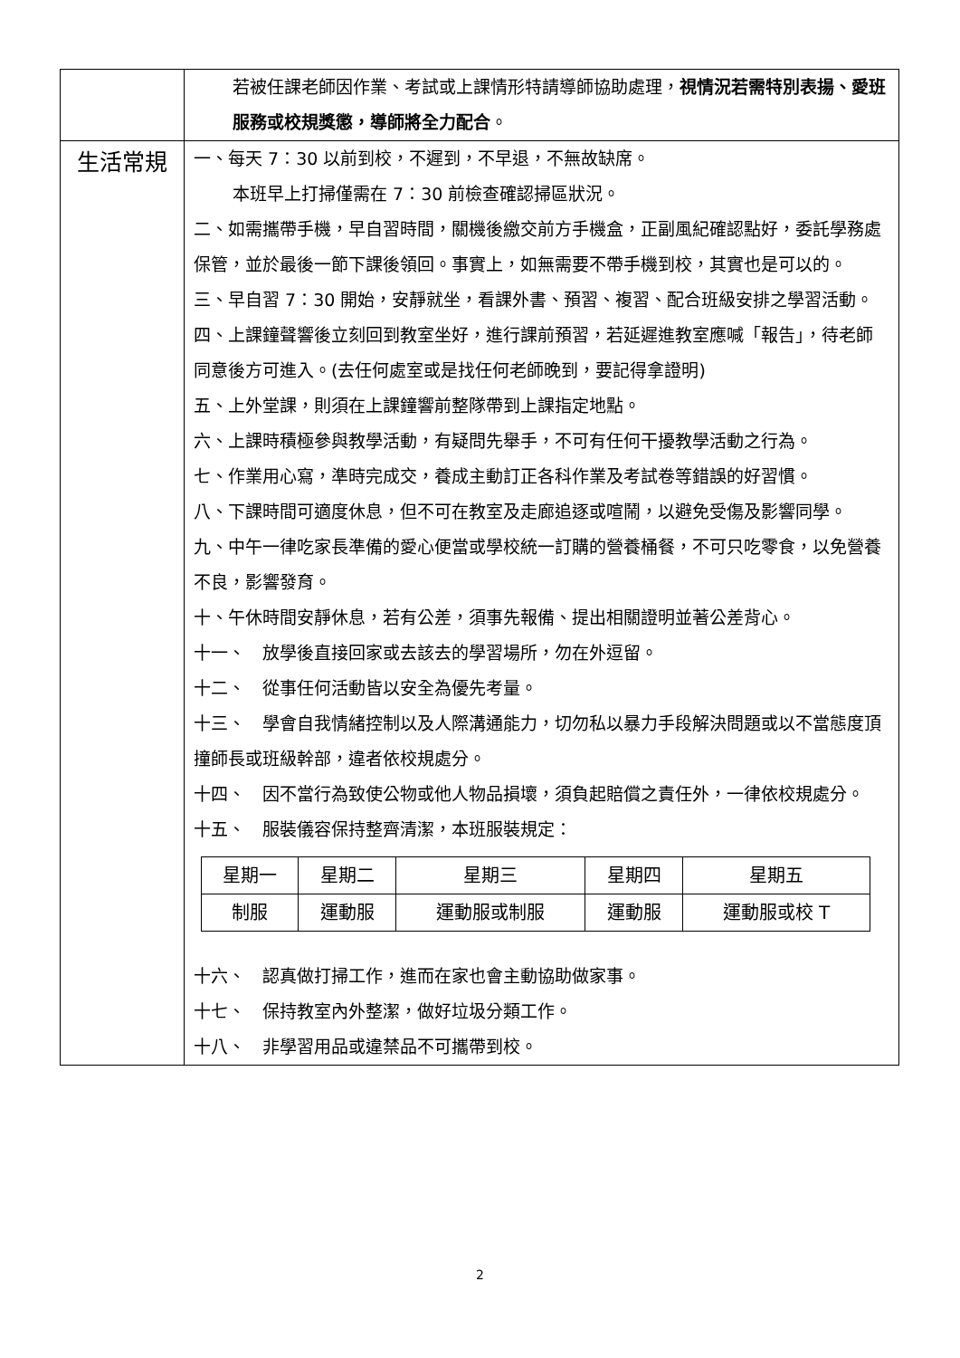| | 若被任課老師因作業、考試或上課情形特請導師協助處理， 視情況若需特別表揚、愛班服務或校規獎懲，導師將全力配合 。 |
| 生活常規 | 一、每天 7：30 以前到校，不遲到，不早退，不無故缺席。 本班早上打掃僅需在 7：30 前檢查確認掃區狀況。 二、如需攜帶手機，早自習時間，關機後繳交前方手機盒，正副風紀確認點好，委託學務處保管，並於最後一節下課後領回。事實上，如無需要不帶手機到校，其實也是可以的。 三、早自習 7：30 開始，安靜就坐，看課外書、預習、複習、配合班級安排之學習活動。 四、上課鐘聲響後立刻回到教室坐好，進行課前預習，若延遲進教室應喊「報告」，待老師同意後方可進入。(去任何處室或是找任何老師晚到，要記得拿證明) 五、上外堂課，則須在上課鐘響前整隊帶到上課指定地點。 六、上課時積極參與教學活動，有疑問先舉手，不可有任何干擾教學活動之行為。 七、作業用心寫，準時完成交，養成主動訂正各科作業及考試卷等錯誤的好習慣。 八、下課時間可適度休息，但不可在教室及走廊追逐或喧鬧，以避免受傷及影響同學。 九、中午一律吃家長準備的愛心便當或學校統一訂購的營養桶餐，不可只吃零食，以免營養不良，影響發育。 十、午休時間安靜休息，若有公差，須事先報備、提出相關證明並著公差背心。 十一、 放學後直接回家或去該去的學習場所，勿在外逗留。 十二、 從事任何活動皆以安全為優先考量。 十三、 學會自我情緒控制以及人際溝通能力，切勿私以暴力手段解決問題或以不當態度頂撞師長或班級幹部，違者依校規處分。 十四、 因不當行為致使公物或他人物品損壞，須負起賠償之責任外，一律依校規處分。 十五、 服裝儀容保持整齊清潔，本班服裝規定： / 星期一 / 星期二 / 星期三 / 星期四 / 星期五 / / 制服 / 運動服 / 運動服或制服 / 運動服 / 運動服或校 T / 十六、 認真做打掃工作，進而在家也會主動協助做家事。 十七、 保持教室內外整潔，做好垃圾分類工作。 十八、 非學習用品或違禁品不可攜帶到校。 |
2